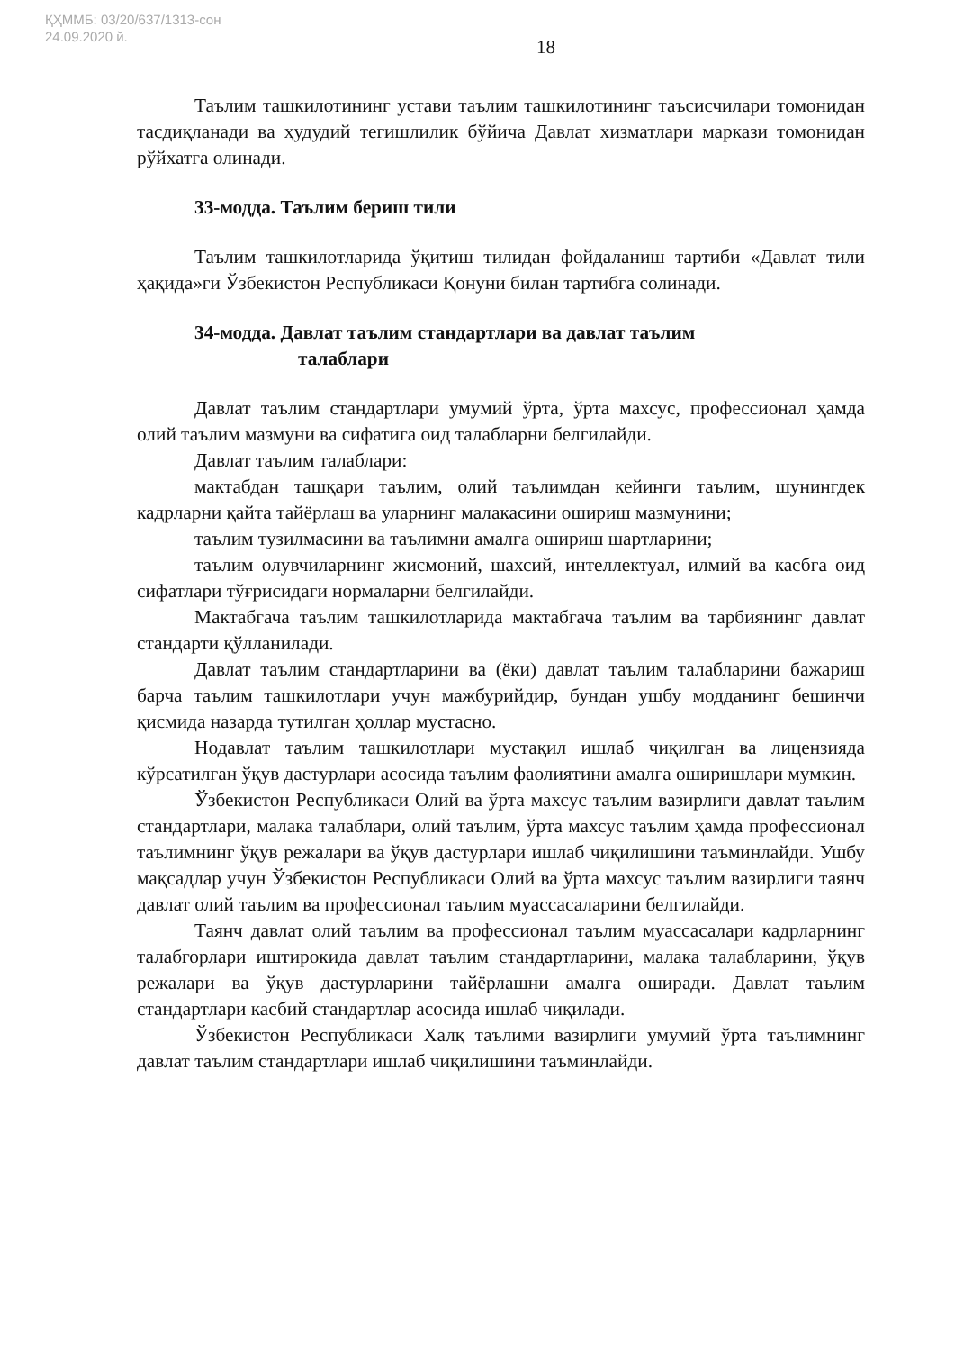ҚҲММБ: 03/20/637/1313-сон
24.09.2020 й.
18
Таълим ташкилотининг устави таълим ташкилотининг таъсисчилари томонидан тасдиқланади ва ҳудудий тегишлилик бўйича Давлат хизматлари маркази томонидан рўйхатга олинади.
33-модда. Таълим бериш тили
Таълим ташкилотларида ўқитиш тилидан фойдаланиш тартиби «Давлат тили ҳақида»ги Ўзбекистон Республикаси Қонуни билан тартибга солинади.
34-модда. Давлат таълим стандартлари ва давлат таълим
талаблари
Давлат таълим стандартлари умумий ўрта, ўрта махсус, профессионал ҳамда олий таълим мазмуни ва сифатига оид талабларни белгилайди.
Давлат таълим талаблари:
мактабдан ташқари таълим, олий таълимдан кейинги таълим, шунингдек кадрларни қайта тайёрлаш ва уларнинг малакасини ошириш мазмунини;
таълим тузилмасини ва таълимни амалга ошириш шартларини;
таълим олувчиларнинг жисмоний, шахсий, интеллектуал, илмий ва касбга оид сифатлари тўғрисидаги нормаларни белгилайди.
Мактабгача таълим ташкилотларида мактабгача таълим ва тарбиянинг давлат стандарти қўлланилади.
Давлат таълим стандартларини ва (ёки) давлат таълим талабларини бажариш барча таълим ташкилотлари учун мажбурийдир, бундан ушбу модданинг бешинчи қисмида назарда тутилган ҳоллар мустасно.
Нодавлат таълим ташкилотлари мустақил ишлаб чиқилган ва лицензияда кўрсатилган ўқув дастурлари асосида таълим фаолиятини амалга оширишлари мумкин.
Ўзбекистон Республикаси Олий ва ўрта махсус таълим вазирлиги давлат таълим стандартлари, малака талаблари, олий таълим, ўрта махсус таълим ҳамда профессионал таълимнинг ўқув режалари ва ўқув дастурлари ишлаб чиқилишини таъминлайди. Ушбу мақсадлар учун Ўзбекистон Республикаси Олий ва ўрта махсус таълим вазирлиги таянч давлат олий таълим ва профессионал таълим муассасаларини белгилайди.
Таянч давлат олий таълим ва профессионал таълим муассасалари кадрларнинг талабгорлари иштирокида давлат таълим стандартларини, малака талабларини, ўқув режалари ва ўқув дастурларини тайёрлашни амалга оширади. Давлат таълим стандартлари касбий стандартлар асосида ишлаб чиқилади.
Ўзбекистон Республикаси Халқ таълими вазирлиги умумий ўрта таълимнинг давлат таълим стандартлари ишлаб чиқилишини таъминлайди.